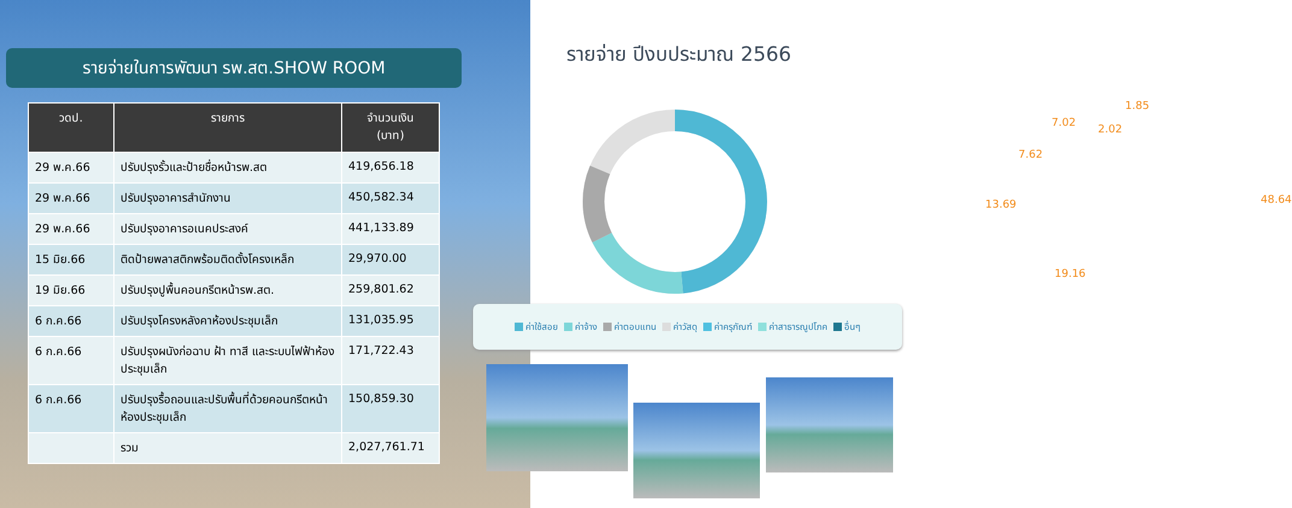รายจ่ายในการพัฒนา รพ.สต.SHOW ROOM
| วดป. | รายการ | จำนวนเงิน (บาท) |
| --- | --- | --- |
| 29 พ.ค.66 | ปรับปรุงรั้วและป้ายชื่อหน้ารพ.สต | 419,656.18 |
| 29 พ.ค.66 | ปรับปรุงอาคารสำนักงาน | 450,582.34 |
| 29 พ.ค.66 | ปรับปรุงอาคารอเนคประสงค์ | 441,133.89 |
| 15 มิย.66 | ติดป้ายพลาสติกพร้อมติดตั้งโครงเหล็ก | 29,970.00 |
| 19 มิย.66 | ปรับปรุงปูพื้นคอนกรีตหน้ารพ.สต. | 259,801.62 |
| 6 ก.ค.66 | ปรับปรุงโครงหลังคาห้องประชุมเล็ก | 131,035.95 |
| 6 ก.ค.66 | ปรับปรุงผนังก่อฉาบ ฝ้า ทาสี และระบบไฟฟ้าห้องประชุมเล็ก | 171,722.43 |
| 6 ก.ค.66 | ปรับปรุงรื้อถอนและปรับพื้นที่ด้วยคอนกรีตหน้าห้องประชุมเล็ก | 150,859.30 |
| | รวม | 2,027,761.71 |
รายจ่าย ปีงบประมาณ 2566
1.85
7.02
2.02
7.62
13.69 48.64
19.16
ค่าใช้สอย ค่าจ้าง ค่าตอบแทน ค่าวัสดุ ค่าครุภัณฑ์ ค่าสาธารณูปโภค อื่นๆ